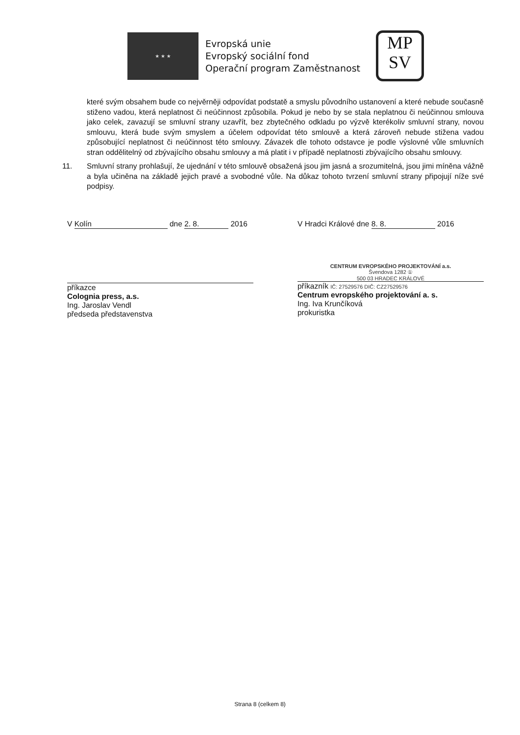★ ★ ★
Evropská unie
Evropský sociální fond
Operační program Zaměstnanost
MP
SV
které svým obsahem bude co nejvěrněji odpovídat podstatě a smyslu původního ustanovení a které nebude současně stiženo vadou, která neplatnost či neúčinnost způsobila. Pokud je nebo by se stala neplatnou či neúčinnou smlouva jako celek, zavazují se smluvní strany uzavřít, bez zbytečného odkladu po výzvě kterékoliv smluvní strany, novou smlouvu, která bude svým smyslem a účelem odpovídat této smlouvě a která zároveň nebude stižena vadou způsobující neplatnost či neúčinnost této smlouvy. Závazek dle tohoto odstavce je podle výslovné vůle smluvních stran oddělitelný od zbývajícího obsahu smlouvy a má platit i v případě neplatnosti zbývajícího obsahu smlouvy.
11. Smluvní strany prohlašují, že ujednání v této smlouvě obsažená jsou jim jasná a srozumitelná, jsou jimi míněna vážně a byla učiněna na základě jejich pravé a svobodné vůle. Na důkaz tohoto tvrzení smluvní strany připojují níže své podpisy.
V Kolín dne 2. 8. 2016
příkazce
Colognia press, a.s.
Ing. Jaroslav Vendl
předseda představenstva
V Hradci Králové dne 8. 8. 2016
CENTRUM EVROPSKÉHO PROJEKTOVÁNÍ a.s.
Švendova 1282 ①
500 03 HRADEC KRÁLOVÉ
příkazník IČ: 27529576 DIČ: CZ27529576
Centrum evropského projektování a. s.
Ing. Iva Krunčíková
prokuristka
Strana 8 (celkem 8)